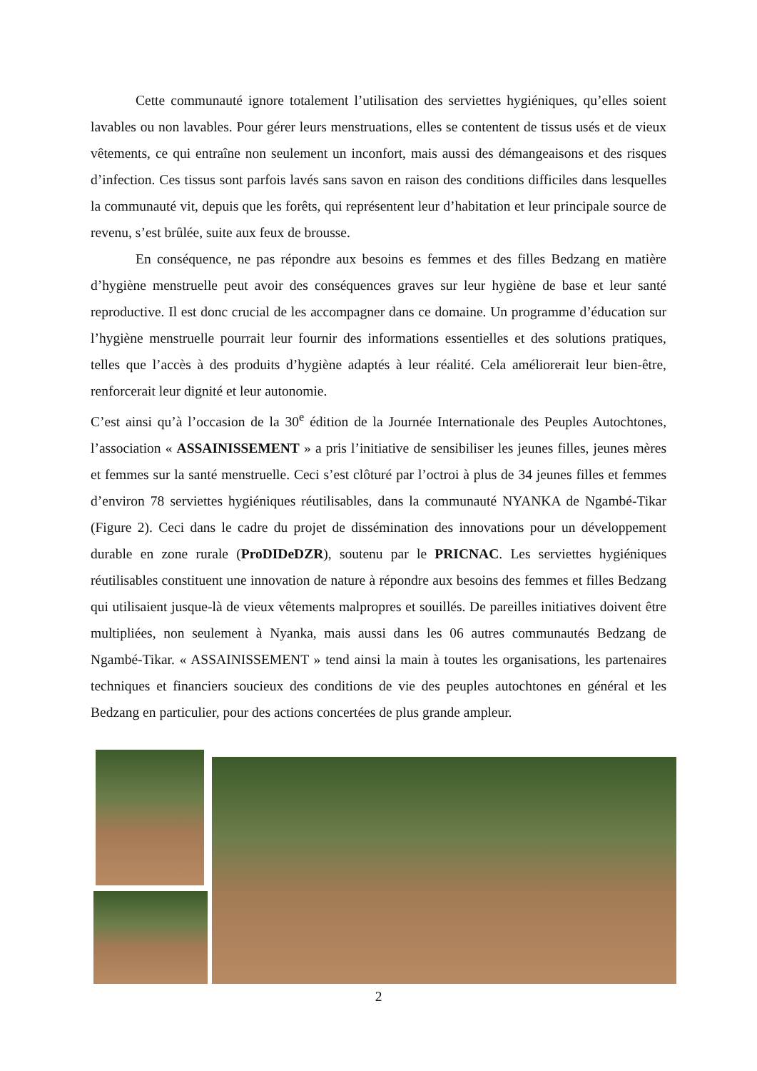Cette communauté ignore totalement l’utilisation des serviettes hygiéniques, qu’elles soient lavables ou non lavables. Pour gérer leurs menstruations, elles se contentent de tissus usés et de vieux vêtements, ce qui entraîne non seulement un inconfort, mais aussi des démangeaisons et des risques d’infection. Ces tissus sont parfois lavés sans savon en raison des conditions difficiles dans lesquelles la communauté vit, depuis que les forêts, qui représentent leur d’habitation et leur principale source de revenu, s’est brûlée, suite aux feux de brousse.
En conséquence, ne pas répondre aux besoins es femmes et des filles Bedzang en matière d’hygiène menstruelle peut avoir des conséquences graves sur leur hygiène de base et leur santé reproductive. Il est donc crucial de les accompagner dans ce domaine. Un programme d’éducation sur l’hygiène menstruelle pourrait leur fournir des informations essentielles et des solutions pratiques, telles que l’accès à des produits d’hygiène adaptés à leur réalité. Cela améliorerait leur bien-être, renforcerait leur dignité et leur autonomie.
C’est ainsi qu’à l’occasion de la 30<sup>e</sup> édition de la Journée Internationale des Peuples Autochtones, l’association « ASSAINISSEMENT » a pris l’initiative de sensibiliser les jeunes filles, jeunes mères et femmes sur la santé menstruelle. Ceci s’est clôturé par l’octroi à plus de 34 jeunes filles et femmes d’environ 78 serviettes hygiéniques réutilisables, dans la communauté NYANKA de Ngambé-Tikar (Figure 2). Ceci dans le cadre du projet de dissémination des innovations pour un développement durable en zone rurale (ProDIDeDZR), soutenu par le PRICNAC. Les serviettes hygiéniques réutilisables constituent une innovation de nature à répondre aux besoins des femmes et filles Bedzang qui utilisaient jusque-là de vieux vêtements malpropres et souillés. De pareilles initiatives doivent être multipliées, non seulement à Nyanka, mais aussi dans les 06 autres communautés Bedzang de Ngambé-Tikar. « ASSAINISSEMENT » tend ainsi la main à toutes les organisations, les partenaires techniques et financiers soucieux des conditions de vie des peuples autochtones en général et les Bedzang en particulier, pour des actions concertées de plus grande ampleur.
2